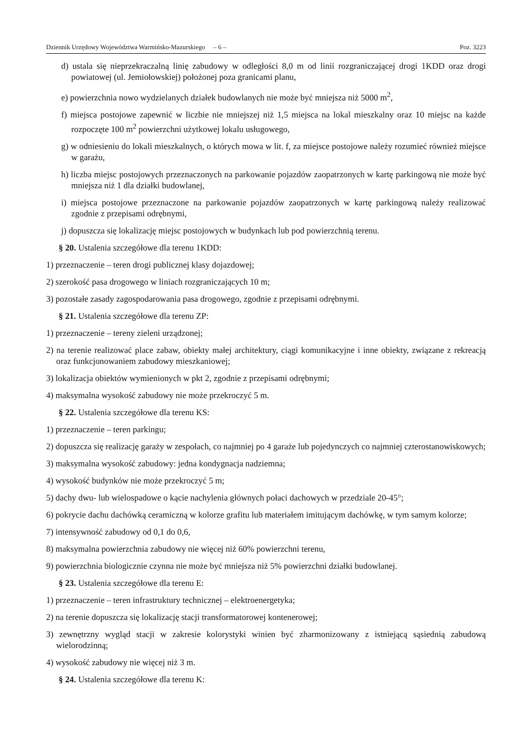Dziennik Urzędowy Województwa Warmińsko-Mazurskiego – 6 – Poz. 3223
d) ustala się nieprzekraczalną linię zabudowy w odległości 8,0 m od linii rozgraniczającej drogi 1KDD oraz drogi powiatowej (ul. Jemiołowskiej) położonej poza granicami planu,
e) powierzchnia nowo wydzielanych działek budowlanych nie może być mniejsza niż 5000 m<sup>2</sup>,
f) miejsca postojowe zapewnić w liczbie nie mniejszej niż 1,5 miejsca na lokal mieszkalny oraz 10 miejsc na każde rozpoczęte 100 m<sup>2</sup> powierzchni użytkowej lokalu usługowego,
g) w odniesieniu do lokali mieszkalnych, o których mowa w lit. f, za miejsce postojowe należy rozumieć również miejsce w garażu,
h) liczba miejsc postojowych przeznaczonych na parkowanie pojazdów zaopatrzonych w kartę parkingową nie może być mniejsza niż 1 dla działki budowlanej,
i) miejsca postojowe przeznaczone na parkowanie pojazdów zaopatrzonych w kartę parkingową należy realizować zgodnie z przepisami odrębnymi,
j) dopuszcza się lokalizację miejsc postojowych w budynkach lub pod powierzchnią terenu.
§ 20. Ustalenia szczegółowe dla terenu 1KDD:
1) przeznaczenie – teren drogi publicznej klasy dojazdowej;
2) szerokość pasa drogowego w liniach rozgraniczających 10 m;
3) pozostałe zasady zagospodarowania pasa drogowego, zgodnie z przepisami odrębnymi.
§ 21. Ustalenia szczegółowe dla terenu ZP:
1) przeznaczenie – tereny zieleni urządzonej;
2) na terenie realizować place zabaw, obiekty małej architektury, ciągi komunikacyjne i inne obiekty, związane z rekreacją oraz funkcjonowaniem zabudowy mieszkaniowej;
3) lokalizacja obiektów wymienionych w pkt 2, zgodnie z przepisami odrębnymi;
4) maksymalna wysokość zabudowy nie może przekroczyć 5 m.
§ 22. Ustalenia szczegółowe dla terenu KS:
1) przeznaczenie – teren parkingu;
2) dopuszcza się realizację garaży w zespołach, co najmniej po 4 garaże lub pojedynczych co najmniej czterostanowiskowych;
3) maksymalna wysokość zabudowy: jedna kondygnacja nadziemna;
4) wysokość budynków nie może przekroczyć 5 m;
5) dachy dwu- lub wielospadowe o kącie nachylenia głównych połaci dachowych w przedziale 20-45°;
6) pokrycie dachu dachówką ceramiczną w kolorze grafitu lub materiałem imitującym dachówkę, w tym samym kolorze;
7) intensywność zabudowy od 0,1 do 0,6,
8) maksymalna powierzchnia zabudowy nie więcej niż 60% powierzchni terenu,
9) powierzchnia biologicznie czynna nie może być mniejsza niż 5% powierzchni działki budowlanej.
§ 23. Ustalenia szczegółowe dla terenu E:
1) przeznaczenie – teren infrastruktury technicznej – elektroenergetyka;
2) na terenie dopuszcza się lokalizację stacji transformatorowej kontenerowej;
3) zewnętrzny wygląd stacji w zakresie kolorystyki winien być zharmonizowany z istniejącą sąsiednią zabudową wielorodzinną;
4) wysokość zabudowy nie więcej niż 3 m.
§ 24. Ustalenia szczegółowe dla terenu K: